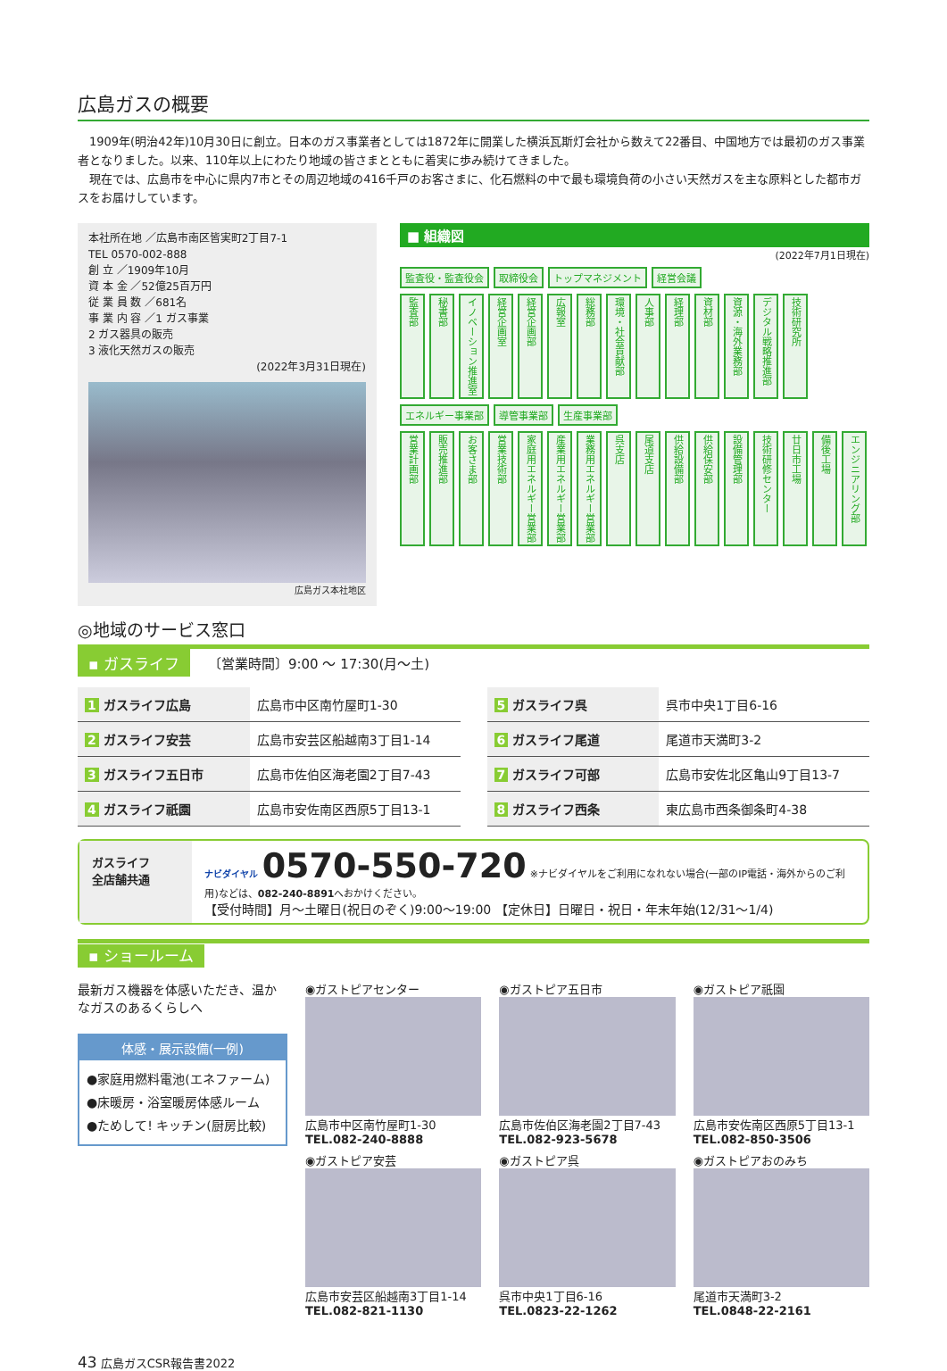広島ガスの概要
1909年(明治42年)10月30日に創立。日本のガス事業者としては1872年に開業した横浜瓦斯灯会社から数えて22番目、中国地方では最初のガス事業者となりました。以来、110年以上にわたり地域の皆さまとともに着実に歩み続けてきました。
現在では、広島市を中心に県内7市とその周辺地域の416千戸のお客さまに、化石燃料の中で最も環境負荷の小さい天然ガスを主な原料とした都市ガスをお届けしています。
本社所在地 ／広島市南区皆実町2丁目7-1
TEL 0570-002-888
創 立 ／1909年10月
資 本 金 ／52億25百万円
従 業 員 数 ／681名
事 業 内 容 ／1 ガス事業
2 ガス器具の販売
3 液化天然ガスの販売
(2022年3月31日現在)
広島ガス本社地区
■ 組織図
(2022年7月1日現在)
監査役・監査役会 取締役会 トップマネジメント 経営会議
監査部 秘書部 イノベーション推進室 経営企画室 経営企画部 広報室 総務部 環境・社会貢献部 人事部 経理部 資材部 資源・海外業務部 デジタル戦略推進部 技術研究所
エネルギー事業部 導管事業部 生産事業部
営業計画部 販売推進部 お客さま部 営業技術部 家庭用エネルギー営業部 産業用エネルギー営業部 業務用エネルギー営業部 呉支店 尾道支店 供給設備部 供給保安部 設備管理部 技術研修センター 廿日市工場 備後工場 エンジニアリング部
◎地域のサービス窓口
▪ ガスライフ 〔営業時間〕9:00 ～ 17:30(月～土)
| 1 ガスライフ広島 | 広島市中区南竹屋町1-30 |
| 2 ガスライフ安芸 | 広島市安芸区船越南3丁目1-14 |
| 3 ガスライフ五日市 | 広島市佐伯区海老園2丁目7-43 |
| 4 ガスライフ祇園 | 広島市安佐南区西原5丁目13-1 |
| 5 ガスライフ呉 | 呉市中央1丁目6-16 |
| 6 ガスライフ尾道 | 尾道市天満町3-2 |
| 7 ガスライフ可部 | 広島市安佐北区亀山9丁目13-7 |
| 8 ガスライフ西条 | 東広島市西条御条町4-38 |
ガスライフ
全店舗共通
ナビダイヤル 0570-550-720 ※ナビダイヤルをご利用になれない場合(一部のIP電話・海外からのご利用)などは、082-240-8891へおかけください。
【受付時間】月～土曜日(祝日のぞく)9:00～19:00 【定休日】日曜日・祝日・年末年始(12/31～1/4)
▪ ショールーム
最新ガス機器を体感いただき、温かなガスのあるくらしへ
体感・展示設備(一例)
●家庭用燃料電池(エネファーム)
●床暖房・浴室暖房体感ルーム
●ためして! キッチン(厨房比較)
◉ガストピアセンター
広島市中区南竹屋町1-30
TEL.082-240-8888
◉ガストピア五日市
広島市佐伯区海老園2丁目7-43
TEL.082-923-5678
◉ガストピア祇園
広島市安佐南区西原5丁目13-1
TEL.082-850-3506
◉ガストピア安芸
広島市安芸区船越南3丁目1-14
TEL.082-821-1130
◉ガストピア呉
呉市中央1丁目6-16
TEL.0823-22-1262
◉ガストピアおのみち
尾道市天満町3-2
TEL.0848-22-2161
43 広島ガスCSR報告書2022